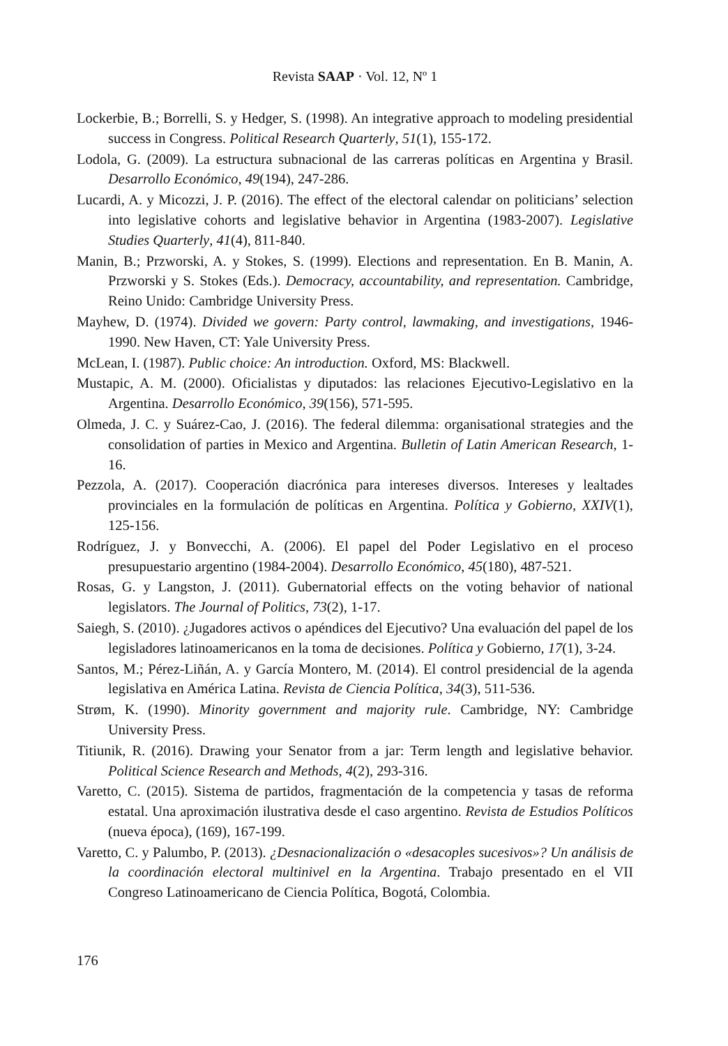Revista SAAP · Vol. 12, Nº 1
Lockerbie, B.; Borrelli, S. y Hedger, S. (1998). An integrative approach to modeling presidential success in Congress. Political Research Quarterly, 51(1), 155-172.
Lodola, G. (2009). La estructura subnacional de las carreras políticas en Argentina y Brasil. Desarrollo Económico, 49(194), 247-286.
Lucardi, A. y Micozzi, J. P. (2016). The effect of the electoral calendar on politicians’ selection into legislative cohorts and legislative behavior in Argentina (1983-2007). Legislative Studies Quarterly, 41(4), 811-840.
Manin, B.; Przworski, A. y Stokes, S. (1999). Elections and representation. En B. Manin, A. Przworski y S. Stokes (Eds.). Democracy, accountability, and representation. Cambridge, Reino Unido: Cambridge University Press.
Mayhew, D. (1974). Divided we govern: Party control, lawmaking, and investigations, 1946-1990. New Haven, CT: Yale University Press.
McLean, I. (1987). Public choice: An introduction. Oxford, MS: Blackwell.
Mustapic, A. M. (2000). Oficialistas y diputados: las relaciones Ejecutivo-Legislativo en la Argentina. Desarrollo Económico, 39(156), 571-595.
Olmeda, J. C. y Suárez-Cao, J. (2016). The federal dilemma: organisational strategies and the consolidation of parties in Mexico and Argentina. Bulletin of Latin American Research, 1-16.
Pezzola, A. (2017). Cooperación diacrónica para intereses diversos. Intereses y lealtades provinciales en la formulación de políticas en Argentina. Política y Gobierno, XXIV(1), 125-156.
Rodríguez, J. y Bonvecchi, A. (2006). El papel del Poder Legislativo en el proceso presupuestario argentino (1984-2004). Desarrollo Económico, 45(180), 487-521.
Rosas, G. y Langston, J. (2011). Gubernatorial effects on the voting behavior of national legislators. The Journal of Politics, 73(2), 1-17.
Saiegh, S. (2010). ¿Jugadores activos o apéndices del Ejecutivo? Una evaluación del papel de los legisladores latinoamericanos en la toma de decisiones. Política y Gobierno, 17(1), 3-24.
Santos, M.; Pérez-Liñán, A. y García Montero, M. (2014). El control presidencial de la agenda legislativa en América Latina. Revista de Ciencia Política, 34(3), 511-536.
Strøm, K. (1990). Minority government and majority rule. Cambridge, NY: Cambridge University Press.
Titiunik, R. (2016). Drawing your Senator from a jar: Term length and legislative behavior. Political Science Research and Methods, 4(2), 293-316.
Varetto, C. (2015). Sistema de partidos, fragmentación de la competencia y tasas de reforma estatal. Una aproximación ilustrativa desde el caso argentino. Revista de Estudios Políticos (nueva época), (169), 167-199.
Varetto, C. y Palumbo, P. (2013). ¿Desnacionalización o «desacoples sucesivos»? Un análisis de la coordinación electoral multinivel en la Argentina. Trabajo presentado en el VII Congreso Latinoamericano de Ciencia Política, Bogotá, Colombia.
176